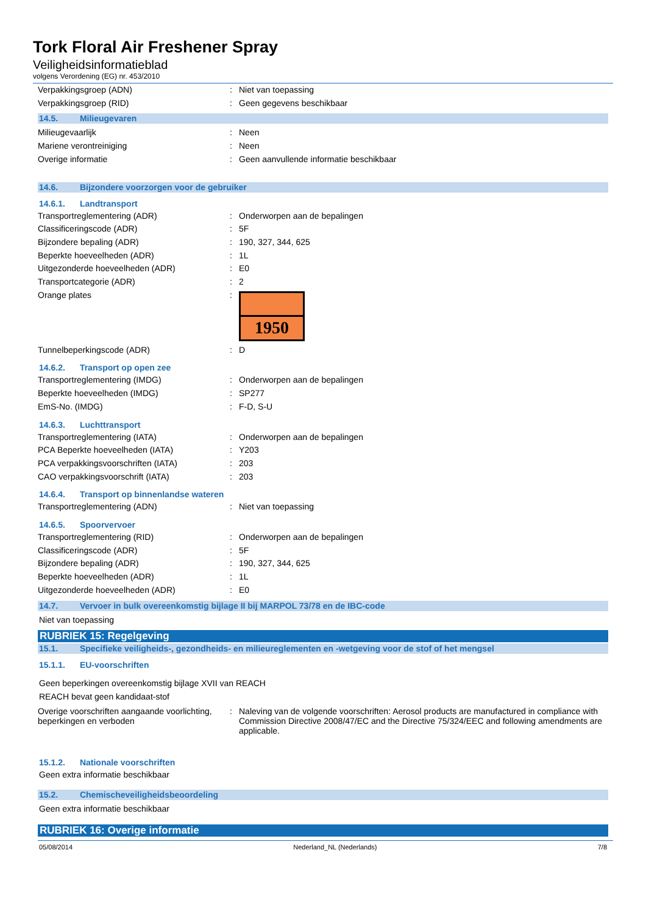Tork Floral Air Freshener Spray
Veiligheidsinformatieblad
volgens Verordening (EG) nr. 453/2010
Verpakkingsgroep (ADN) : Niet van toepassing
Verpakkingsgroep (RID) : Geen gegevens beschikbaar
14.5. Milieugevaren
Milieugevaarlijk : Neen
Mariene verontreiniging : Neen
Overige informatie : Geen aanvullende informatie beschikbaar
14.6. Bijzondere voorzorgen voor de gebruiker
14.6.1. Landtransport
Transportreglementering (ADR) : Onderworpen aan de bepalingen
Classificeringscode (ADR) : 5F
Bijzondere bepaling (ADR) : 190, 327, 344, 625
Beperkte hoeveelheden (ADR) : 1L
Uitgezonderde hoeveelheden (ADR) : E0
Transportcategorie (ADR) : 2
Orange plates :
1950
Tunnelbeperkingscode (ADR) : D
14.6.2. Transport op open zee
Transportreglementering (IMDG) : Onderworpen aan de bepalingen
Beperkte hoeveelheden (IMDG) : SP277
EmS-No. (IMDG) : F-D, S-U
14.6.3. Luchttransport
Transportreglementering (IATA) : Onderworpen aan de bepalingen
PCA Beperkte hoeveelheden (IATA) : Y203
PCA verpakkingsvoorschriften (IATA) : 203
CAO verpakkingsvoorschrift (IATA) : 203
14.6.4. Transport op binnenlandse wateren
Transportreglementering (ADN) : Niet van toepassing
14.6.5. Spoorvervoer
Transportreglementering (RID) : Onderworpen aan de bepalingen
Classificeringscode (ADR) : 5F
Bijzondere bepaling (ADR) : 190, 327, 344, 625
Beperkte hoeveelheden (ADR) : 1L
Uitgezonderde hoeveelheden (ADR) : E0
14.7. Vervoer in bulk overeenkomstig bijlage II bij MARPOL 73/78 en de IBC-code
Niet van toepassing
RUBRIEK 15: Regelgeving
15.1. Specifieke veiligheids-, gezondheids- en milieureglementen en -wetgeving voor de stof of het mengsel
15.1.1. EU-voorschriften
Geen beperkingen overeenkomstig bijlage XVII van REACH
REACH bevat geen kandidaat-stof
Overige voorschriften aangaande voorlichting, beperkingen en verboden
: Naleving van de volgende voorschriften: Aerosol products are manufactured in compliance with Commission Directive 2008/47/EC and the Directive 75/324/EEC and following amendments are applicable.
15.1.2. Nationale voorschriften
Geen extra informatie beschikbaar
15.2. Chemischeveiligheidsbeoordeling
Geen extra informatie beschikbaar
RUBRIEK 16: Overige informatie
05/08/2014 Nederland_NL (Nederlands) 7/8